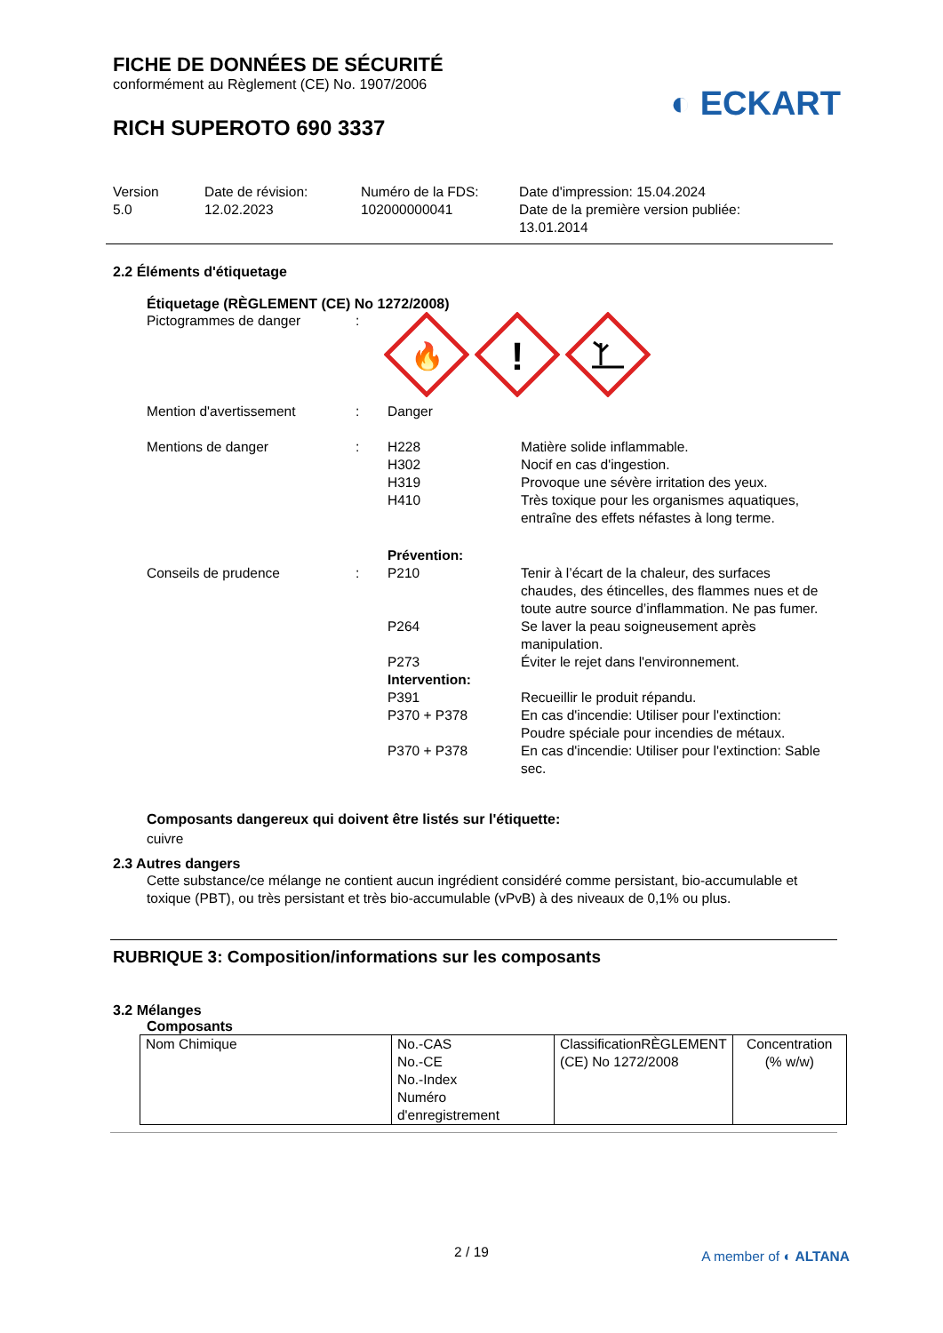FICHE DE DONNÉES DE SÉCURITÉ
conformément au Règlement (CE) No. 1907/2006
◐ ECKART
RICH SUPEROTO 690 3337
Version
5.0
Date de révision:
12.02.2023
Numéro de la FDS:
102000000041
Date d'impression: 15.04.2024
Date de la première version publiée:
13.01.2014
2.2 Éléments d'étiquetage
Étiquetage (RÈGLEMENT (CE) No 1272/2008)
Pictogrammes de danger :
🔥
!
Mention d'avertissement : Danger
Mentions de danger :
H228 Matière solide inflammable.
H302 Nocif en cas d'ingestion.
H319 Provoque une sévère irritation des yeux.
H410 Très toxique pour les organismes aquatiques, entraîne des effets néfastes à long terme.
Conseils de prudence :
Prévention:
P210 Tenir à l’écart de la chaleur, des surfaces chaudes, des étincelles, des flammes nues et de toute autre source d’inflammation. Ne pas fumer.
P264 Se laver la peau soigneusement après manipulation.
P273 Éviter le rejet dans l'environnement.
Intervention:
P391 Recueillir le produit répandu.
P370 + P378 En cas d'incendie: Utiliser pour l'extinction: Poudre spéciale pour incendies de métaux.
P370 + P378 En cas d'incendie: Utiliser pour l'extinction: Sable sec.
Composants dangereux qui doivent être listés sur l'étiquette:
cuivre
2.3 Autres dangers
Cette substance/ce mélange ne contient aucun ingrédient considéré comme persistant, bio-accumulable et toxique (PBT), ou très persistant et très bio-accumulable (vPvB) à des niveaux de 0,1% ou plus.
RUBRIQUE 3: Composition/informations sur les composants
3.2 Mélanges
Composants
| Nom Chimique | No.-CAS No.-CE No.-Index Numéro d'enregistrement | ClassificationRÈGLEMENT (CE) No 1272/2008 | Concentration (% w/w) |
2 / 19 A member of ◐ ALTANA